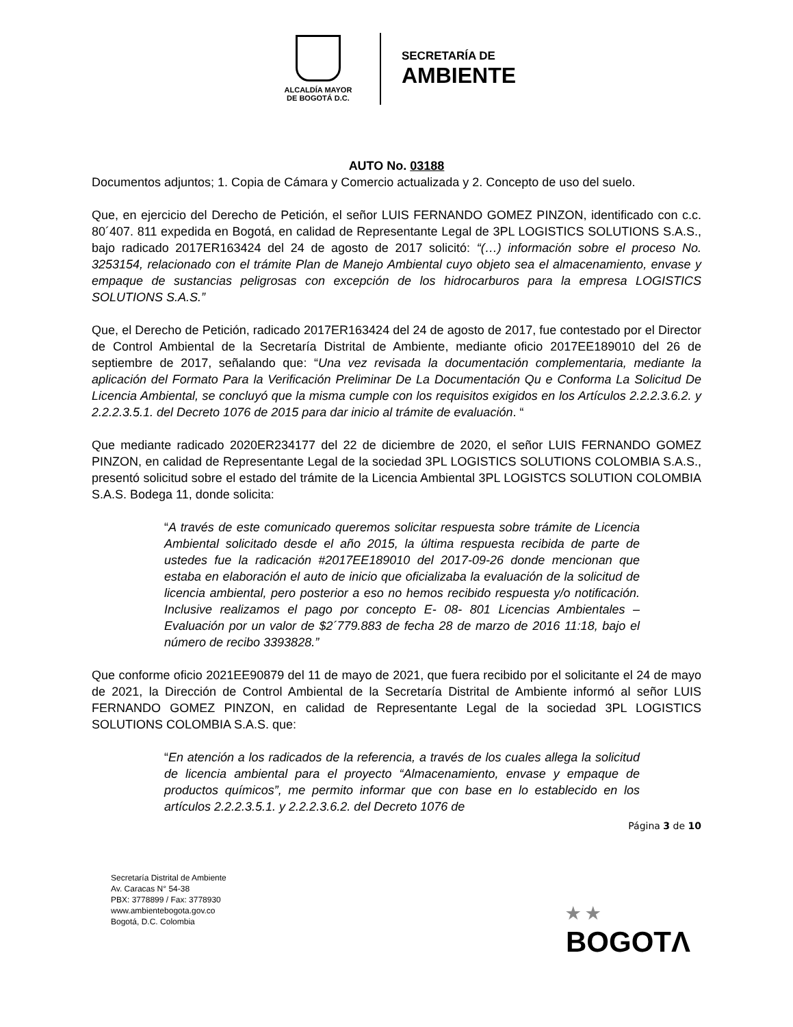ALCALDÍA MAYOR
DE BOGOTÁ D.C.
SECRETARÍA DE
AMBIENTE
AUTO No. 03188
Documentos adjuntos; 1. Copia de Cámara y Comercio actualizada y 2. Concepto de uso del suelo.
Que, en ejercicio del Derecho de Petición, el señor LUIS FERNANDO GOMEZ PINZON, identificado con c.c. 80´407. 811 expedida en Bogotá, en calidad de Representante Legal de 3PL LOGISTICS SOLUTIONS S.A.S., bajo radicado 2017ER163424 del 24 de agosto de 2017 solicitó: “(…) información sobre el proceso No. 3253154, relacionado con el trámite Plan de Manejo Ambiental cuyo objeto sea el almacenamiento, envase y empaque de sustancias peligrosas con excepción de los hidrocarburos para la empresa LOGISTICS SOLUTIONS S.A.S.”
Que, el Derecho de Petición, radicado 2017ER163424 del 24 de agosto de 2017, fue contestado por el Director de Control Ambiental de la Secretaría Distrital de Ambiente, mediante oficio 2017EE189010 del 26 de septiembre de 2017, señalando que: “Una vez revisada la documentación complementaria, mediante la aplicación del Formato Para la Verificación Preliminar De La Documentación Qu e Conforma La Solicitud De Licencia Ambiental, se concluyó que la misma cumple con los requisitos exigidos en los Artículos 2.2.2.3.6.2. y 2.2.2.3.5.1. del Decreto 1076 de 2015 para dar inicio al trámite de evaluación. “
Que mediante radicado 2020ER234177 del 22 de diciembre de 2020, el señor LUIS FERNANDO GOMEZ PINZON, en calidad de Representante Legal de la sociedad 3PL LOGISTICS SOLUTIONS COLOMBIA S.A.S., presentó solicitud sobre el estado del trámite de la Licencia Ambiental 3PL LOGISTCS SOLUTION COLOMBIA S.A.S. Bodega 11, donde solicita:
“A través de este comunicado queremos solicitar respuesta sobre trámite de Licencia Ambiental solicitado desde el año 2015, la última respuesta recibida de parte de ustedes fue la radicación #2017EE189010 del 2017-09-26 donde mencionan que estaba en elaboración el auto de inicio que oficializaba la evaluación de la solicitud de licencia ambiental, pero posterior a eso no hemos recibido respuesta y/o notificación. Inclusive realizamos el pago por concepto E- 08- 801 Licencias Ambientales – Evaluación por un valor de $2´779.883 de fecha 28 de marzo de 2016 11:18, bajo el número de recibo 3393828.”
Que conforme oficio 2021EE90879 del 11 de mayo de 2021, que fuera recibido por el solicitante el 24 de mayo de 2021, la Dirección de Control Ambiental de la Secretaría Distrital de Ambiente informó al señor LUIS FERNANDO GOMEZ PINZON, en calidad de Representante Legal de la sociedad 3PL LOGISTICS SOLUTIONS COLOMBIA S.A.S. que:
“En atención a los radicados de la referencia, a través de los cuales allega la solicitud de licencia ambiental para el proyecto “Almacenamiento, envase y empaque de productos químicos”, me permito informar que con base en lo establecido en los artículos 2.2.2.3.5.1. y 2.2.2.3.6.2. del Decreto 1076 de
Página 3 de 10
Secretaría Distrital de Ambiente
Av. Caracas N° 54-38
PBX: 3778899 / Fax: 3778930
www.ambientebogota.gov.co
Bogotá, D.C. Colombia
★ ★
BOGOTΛ